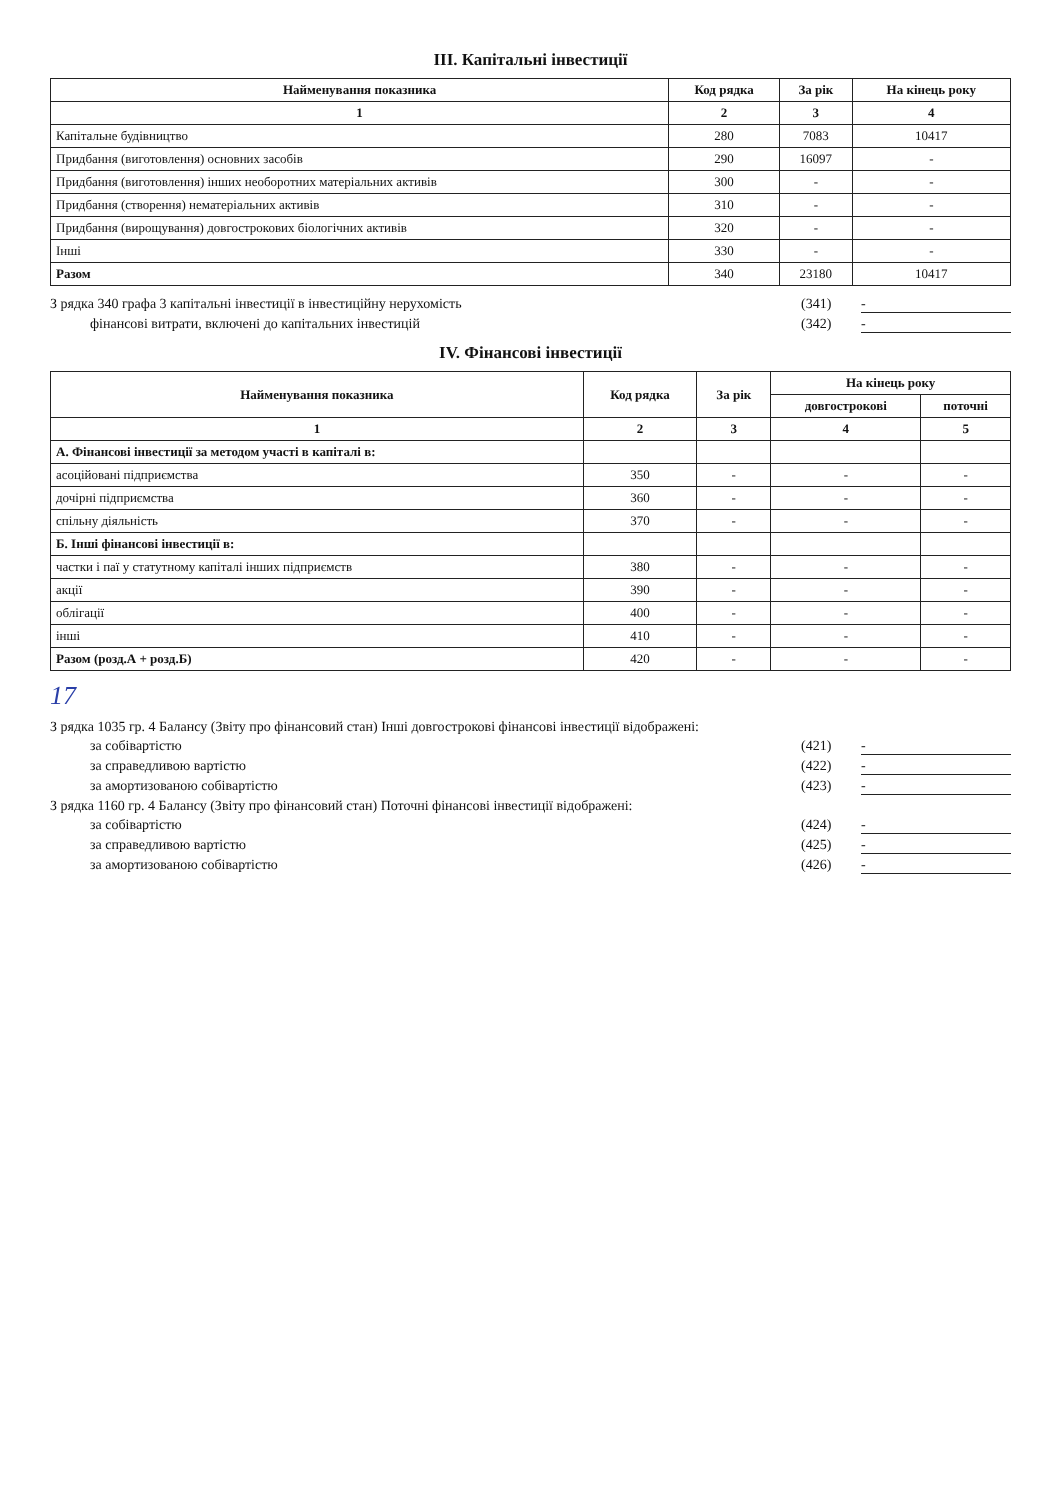III. Капітальні інвестиції
| Найменування показника | Код рядка | За рік | На кінець року |
| --- | --- | --- | --- |
| 1 | 2 | 3 | 4 |
| Капітальне будівництво | 280 | 7083 | 10417 |
| Придбання (виготовлення) основних засобів | 290 | 16097 | - |
| Придбання (виготовлення) інших необоротних матеріальних активів | 300 | - | - |
| Придбання (створення) нематеріальних активів | 310 | - | - |
| Придбання (вирощування) довгострокових біологічних активів | 320 | - | - |
| Інші | 330 | - | - |
| Разом | 340 | 23180 | 10417 |
З рядка 340 графа 3 капітальні інвестиції в інвестиційну нерухомість (341) -
фінансові витрати, включені до капітальних інвестицій (342) -
IV. Фінансові інвестиції
| Найменування показника | Код рядка | За рік | На кінець року | |
| --- | --- | --- | --- | --- |
| | | | довгострокові | поточні |
| 1 | 2 | 3 | 4 | 5 |
| А. Фінансові інвестиції за методом участі в капіталі в: | | | | |
| асоційовані підприємства | 350 | - | - | - |
| дочірні підприємства | 360 | - | - | - |
| спільну діяльність | 370 | - | - | - |
| Б. Інші фінансові інвестиції в: | | | | |
| частки і паї у статутному капіталі інших підприємств | 380 | - | - | - |
| акції | 390 | - | - | - |
| облігації | 400 | - | - | - |
| інші | 410 | - | - | - |
| Разом (розд.А + розд.Б) | 420 | - | - | - |
17
З рядка 1035 гр. 4 Балансу (Звіту про фінансовий стан) Інші довгострокові фінансові інвестиції відображені:
за собівартістю (421) -
за справедливою вартістю (422) -
за амортизованою собівартістю (423) -
З рядка 1160 гр. 4 Балансу (Звіту про фінансовий стан) Поточні фінансові інвестиції відображені:
за собівартістю (424) -
за справедливою вартістю (425) -
за амортизованою собівартістю (426) -